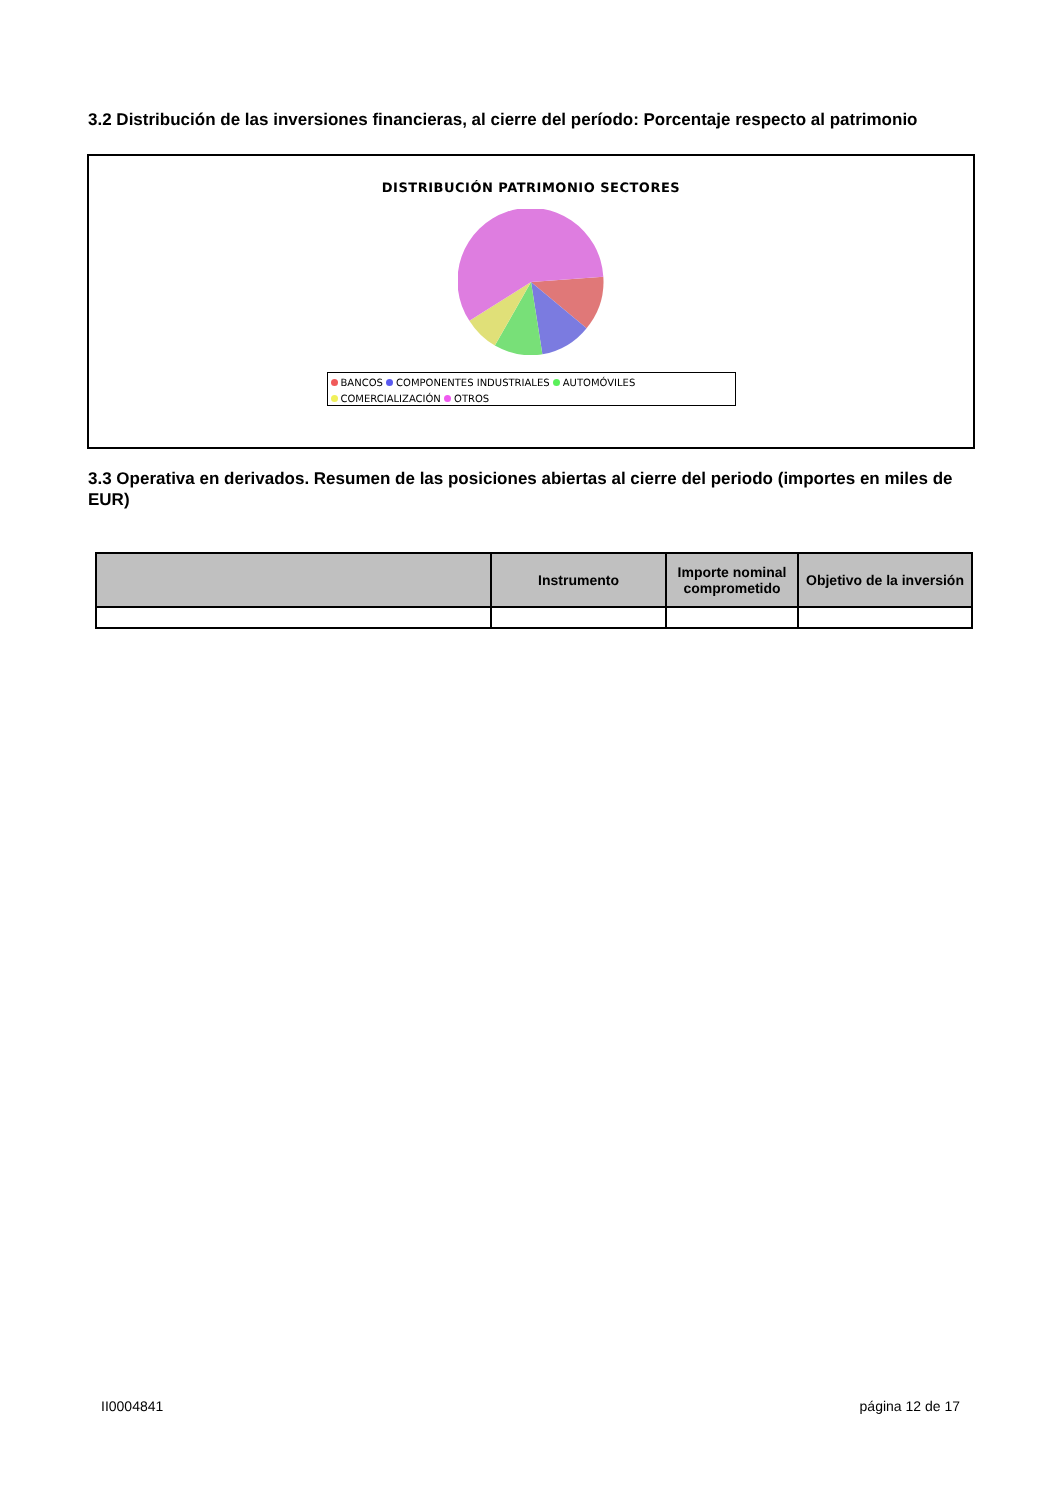3.2 Distribución de las inversiones financieras, al cierre del período: Porcentaje respecto al patrimonio
DISTRIBUCIÓN PATRIMONIO SECTORES
BANCOS COMPONENTES INDUSTRIALES AUTOMÓVILES
COMERCIALIZACIÓN OTROS
3.3 Operativa en derivados. Resumen de las posiciones abiertas al cierre del periodo (importes en miles de EUR)
| | Instrumento | Importe nominal comprometido | Objetivo de la inversión |
| --- | --- | --- | --- |
II0004841 página 12 de 17